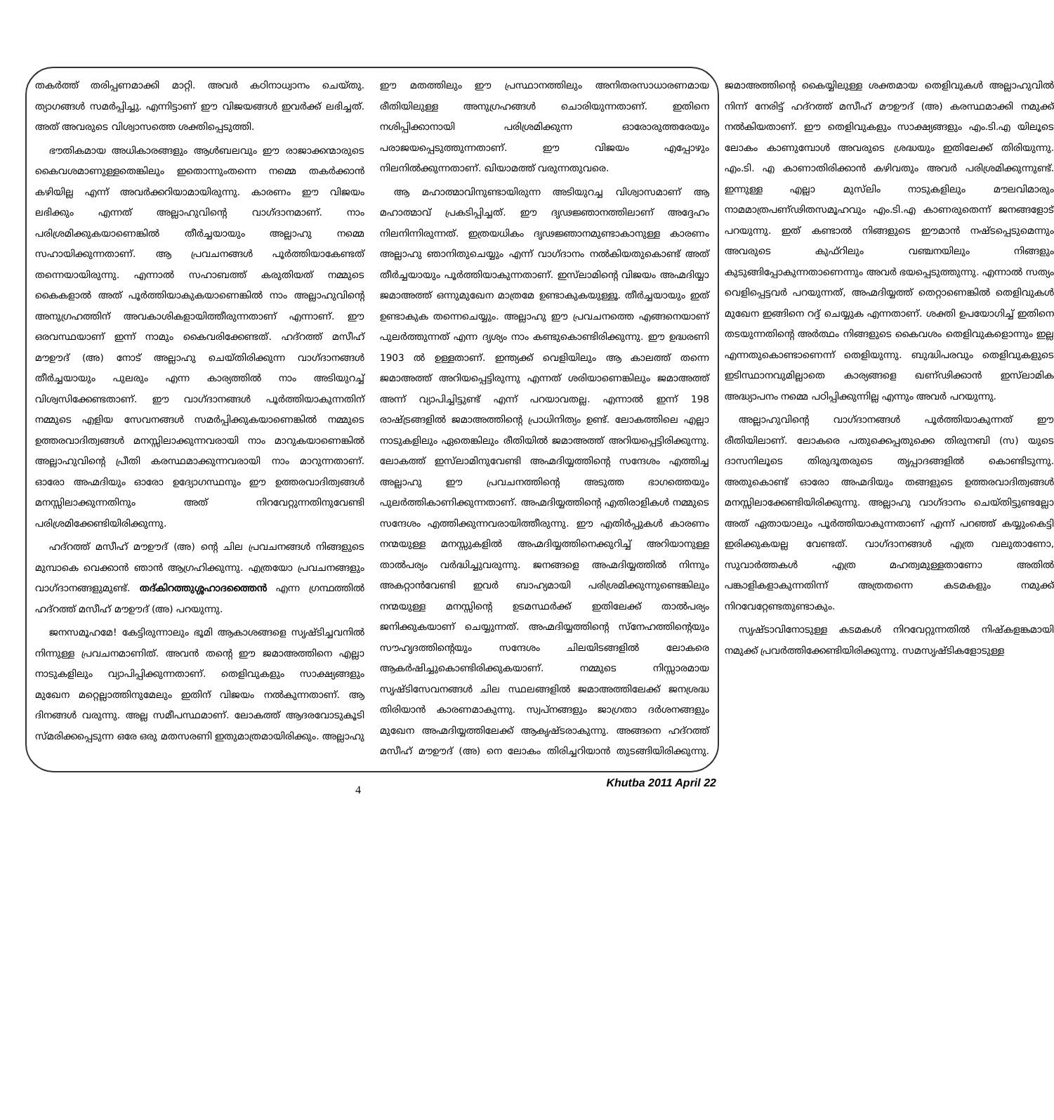തകർത്ത് തരിപ്പണമാക്കി മാറ്റി. അവർ കഠിനാധ്വാനം ചെയ്തു. ത്യാഗങ്ങൾ സമർപ്പിച്ചു. എന്നിട്ടാണ് ഈ വിജയങ്ങൾ ഇവർക്ക് ലഭിച്ചത്. അത് അവരുടെ വിശ്വാസത്തെ ശക്തിപ്പെടുത്തി.
ഭൗതികമായ അധികാരങ്ങളും ആൾബലവും ഈ രാജാക്കന്മാരുടെ കൈവശമാണുള്ളതെങ്കിലും ഇതൊന്നുംതന്നെ നമ്മെ തകർക്കാൻ കഴിയില്ല എന്ന് അവർക്കറിയാമായിരുന്നു. കാരണം ഈ വിജയം ലഭിക്കും എന്നത് അല്ലാഹുവിന്റെ വാഗ്ദാനമാണ്. നാം പരിശ്രമിക്കുകയാണെങ്കിൽ തീർച്ചയായും അല്ലാഹു നമ്മെ സഹായിക്കുന്നതാണ്. ആ പ്രവചനങ്ങൾ പൂർത്തിയാകേണ്ടത് തന്നെയായിരുന്നു. എന്നാൽ സഹാബത്ത് കരുതിയത് നമ്മുടെ കൈകളാൽ അത് പൂർത്തിയാകുകയാണെങ്കിൽ നാം അല്ലാഹുവിന്റെ അനുഗ്രഹത്തിന് അവകാശികളായിത്തീരുന്നതാണ് എന്നാണ്. ഈ ഒരവസ്ഥയാണ് ഇന്ന് നാമും കൈവരിക്കേണ്ടത്. ഹദ്റത്ത് മസീഹ് മൗഊദ് (അ) നോട് അല്ലാഹു ചെയ്തിരിക്കുന്ന വാഗ്ദാനങ്ങൾ തീർച്ചയായും പുലരും എന്ന കാര്യത്തിൽ നാം അടിയുറച്ച് വിശ്വസിക്കേണ്ടതാണ്. ഈ വാഗ്ദാനങ്ങൾ പൂർത്തിയാകുന്നതിന് നമ്മുടെ എളിയ സേവനങ്ങൾ സമർപ്പിക്കുകയാണെങ്കിൽ നമ്മുടെ ഉത്തരവാദിത്വങ്ങൾ മനസ്സിലാക്കുന്നവരായി നാം മാറുകയാണെങ്കിൽ അല്ലാഹുവിന്റെ പ്രീതി കരസ്ഥമാക്കുന്നവരായി നാം മാറുന്നതാണ്. ഓരോ അഹ്മദിയും ഓരോ ഉദ്യോഗസ്ഥനും ഈ ഉത്തരവാദിത്വങ്ങൾ മനസ്സിലാക്കുന്നതിനും അത് നിറവേറ്റുന്നതിനുവേണ്ടി പരിശ്രമിക്കേണ്ടിയിരിക്കുന്നു.
ഹദ്റത്ത് മസീഹ് മൗഊദ് (അ) ന്റെ ചില പ്രവചനങ്ങൾ നിങ്ങളുടെ മുമ്പാകെ വെക്കാൻ ഞാൻ ആഗ്രഹിക്കുന്നു. എത്രയോ പ്രവചനങ്ങളും വാഗ്ദാനങ്ങളുമുണ്ട്. തദ്കിറത്തുശ്ശഹാദത്തൈൻ എന്ന ഗ്രന്ഥത്തിൽ ഹദ്റത്ത് മസീഹ് മൗഊദ് (അ) പറയുന്നു.
ജനസമൂഹമേ! കേട്ടിരുന്നാലും ഭൂമി ആകാശങ്ങളെ സൃഷ്ടിച്ചവനിൽ നിന്നുള്ള പ്രവചനമാണിത്. അവൻ തന്റെ ഈ ജമാഅത്തിനെ എല്ലാ നാടുകളിലും വ്യാപിപ്പിക്കുന്നതാണ്. തെളിവുകളും സാക്ഷ്യങ്ങളും മുഖേന മറ്റെല്ലാത്തിനുമേലും ഇതിന് വിജയം നൽകുന്നതാണ്. ആ ദിനങ്ങൾ വരുന്നു. അല്ല സമീപസ്ഥമാണ്. ലോകത്ത് ആദരവോടുകൂടി സ്മരിക്കപ്പെടുന്ന ഒരേ ഒരു മതസരണി ഇതുമാത്രമായിരിക്കും. അല്ലാഹു ഈ മതത്തിലും ഈ പ്രസ്ഥാനത്തിലും അനിതരസാധാരണമായ രീതിയിലുള്ള അനുഗ്രഹങ്ങൾ ചൊരിയുന്നതാണ്. ഇതിനെ നശിപ്പിക്കാനായി പരിശ്രമിക്കുന്ന ഓരോരുത്തരേയും പരാജയപ്പെടുത്തുന്നതാണ്. ഈ വിജയം എപ്പോഴും നിലനിൽക്കുന്നതാണ്. ഖിയാമത്ത് വരുന്നതുവരെ.
ആ മഹാത്മാവിനുണ്ടായിരുന്ന അടിയുറച്ച വിശ്വാസമാണ് ആ മഹാത്മാവ് പ്രകടിപ്പിച്ചത്. ഈ ദൃഢജ്ഞാനത്തിലാണ് അദ്ദേഹം നിലനിന്നിരുന്നത്. ഇത്രയധികം ദൃഢജ്ഞാനമുണ്ടാകാനുള്ള കാരണം അല്ലാഹു ഞാനിതുചെയ്യും എന്ന് വാഗ്ദാനം നൽകിയതുകൊണ്ട് അത് തീർച്ചയായും പൂർത്തിയാകുന്നതാണ്. ഇസ്‌ലാമിന്റെ വിജയം അഹ്മദിയ്യാ ജമാഅത്ത് ഒന്നുമുഖേന മാത്രമേ ഉണ്ടാകുകയുള്ളൂ. തീർച്ചയായും ഇത് ഉണ്ടാകുക തന്നെചെയ്യും. അല്ലാഹു ഈ പ്രവചനത്തെ എങ്ങനെയാണ് പുലർത്തുന്നത് എന്ന ദൃശ്യം നാം കണ്ടുകൊണ്ടിരിക്കുന്നു. ഈ ഉദ്ധരണി 1903 ൽ ഉള്ളതാണ്. ഇന്ത്യക്ക് വെളിയിലും ആ കാലത്ത് തന്നെ ജമാഅത്ത് അറിയപ്പെട്ടിരുന്നു എന്നത് ശരിയാണെങ്കിലും ജമാഅത്ത് അന്ന് വ്യാപിച്ചിട്ടുണ്ട് എന്ന് പറയാവതല്ല. എന്നാൽ ഇന്ന് 198 രാഷ്ട്രങ്ങളിൽ ജമാഅത്തിന്റെ പ്രാധിനിത്യം ഉണ്ട്. ലോകത്തിലെ എല്ലാ നാടുകളിലും ഏതെങ്കിലും രീതിയിൽ ജമാഅത്ത് അറിയപ്പെട്ടിരിക്കുന്നു. ലോകത്ത് ഇസ്‌ലാമിനുവേണ്ടി അഹ്മദിയ്യത്തിന്റെ സന്ദേശം എത്തിച്ച അല്ലാഹു ഈ പ്രവചനത്തിന്റെ അടുത്ത ഭാഗത്തെയും പുലർത്തികാണിക്കുന്നതാണ്. അഹ്മദിയ്യത്തിന്റെ എതിരാളികൾ നമ്മുടെ സന്ദേശം എത്തിക്കുന്നവരായിത്തീരുന്നു. ഈ എതിർപ്പുകൾ കാരണം നന്മയുള്ള മനസ്സുകളിൽ അഹ്മദിയ്യത്തിനെക്കുറിച്ച് അറിയാനുള്ള താൽപര്യം വർദ്ധിച്ചുവരുന്നു. ജനങ്ങളെ അഹ്മദിയ്യത്തിൽ നിന്നും അകറ്റാൻവേണ്ടി ഇവർ ബാഹ്യമായി പരിശ്രമിക്കുന്നുണ്ടെങ്കിലും നന്മയുള്ള മനസ്സിന്റെ ഉടമസ്ഥർക്ക് ഇതിലേക്ക് താൽപര്യം ജനിക്കുകയാണ് ചെയ്യുന്നത്. അഹ്മദിയ്യത്തിന്റെ സ്നേഹത്തിന്റെയും സൗഹൃദത്തിന്റെയും സന്ദേശം ചിലയിടങ്ങളിൽ ലോകരെ ആകർഷിച്ചുകൊണ്ടിരിക്കുകയാണ്. നമ്മുടെ നിസ്സാരമായ സൃഷ്ടിസേവനങ്ങൾ ചില സ്ഥലങ്ങളിൽ ജമാഅത്തിലേക്ക് ജനശ്രദ്ധ തിരിയാൻ കാരണമാകുന്നു. സ്വപ്നങ്ങളും ജാഗ്രതാ ദർശനങ്ങളും മുഖേന അഹ്മദിയ്യത്തിലേക്ക് ആകൃഷ്ടരാകുന്നു. അങ്ങനെ ഹദ്റത്ത് മസീഹ് മൗഊദ് (അ) നെ ലോകം തിരിച്ചറിയാൻ തുടങ്ങിയിരിക്കുന്നു. ജമാഅത്തിന്റെ കൈയ്യിലുള്ള ശക്തമായ തെളിവുകൾ അല്ലാഹുവിൽ നിന്ന് നേരിട്ട് ഹദ്റത്ത് മസീഹ് മൗഊദ് (അ) കരസ്ഥമാക്കി നമുക്ക് നൽകിയതാണ്. ഈ തെളിവുകളും സാക്ഷ്യങ്ങളും എം.ടി.എ യിലൂടെ ലോകം കാണുമ്പോൾ അവരുടെ ശ്രദ്ധയും ഇതിലേക്ക് തിരിയുന്നു. എം.ടി. എ കാണാതിരിക്കാൻ കഴിവതും അവർ പരിശ്രമിക്കുന്നുണ്ട്. ഇന്നുള്ള എല്ലാ മുസ്‌ലിം നാടുകളിലും മൗലവിമാരും നാമമാത്രപണ്ഢിതസമൂഹവും എം.ടി.എ കാണരുതെന്ന് ജനങ്ങളോട് പറയുന്നു. ഇത് കണ്ടാൽ നിങ്ങളുടെ ഈമാൻ നഷ്ടപ്പെടുമെന്നും അവരുടെ കുഫ്റിലും വഞ്ചനയിലും നിങ്ങളും കുടുങ്ങിപ്പോകുന്നതാണെന്നും അവർ ഭയപ്പെടുത്തുന്നു. എന്നാൽ സത്യം വെളിപ്പെട്ടവർ പറയുന്നത്, അഹ്മദിയ്യത്ത് തെറ്റാണെങ്കിൽ തെളിവുകൾ മുഖേന ഇങ്ങിനെ റദ്ദ് ചെയ്യുക എന്നതാണ്. ശക്തി ഉപയോഗിച്ച് ഇതിനെ തടയുന്നതിന്റെ അർത്ഥം നിങ്ങളുടെ കൈവശം തെളിവുകളൊന്നും ഇല്ല എന്നതുകൊണ്ടാണെന്ന് തെളിയുന്നു. ബുദ്ധിപരവും തെളിവുകളുടെ ഇടിസ്ഥാനവുമില്ലാതെ കാര്യങ്ങളെ ഖണ്ഢിക്കാൻ ഇസ്‌ലാമിക അദ്ധ്യാപനം നമ്മെ പഠിപ്പിക്കുന്നില്ല എന്നും അവർ പറയുന്നു.
അല്ലാഹുവിന്റെ വാഗ്ദാനങ്ങൾ പൂർത്തിയാകുന്നത് ഈ രീതിയിലാണ്. ലോകരെ പതുക്കെപ്പതുക്കെ തിരുനബി (സ) യുടെ ദാസനിലൂടെ തിരുദൂതരുടെ തൃപ്പാദങ്ങളിൽ കൊണ്ടിടുന്നു. അതുകൊണ്ട് ഓരോ അഹ്മദിയും തങ്ങളുടെ ഉത്തരവാദിത്വങ്ങൾ മനസ്സിലാക്കേണ്ടിയിരിക്കുന്നു. അല്ലാഹു വാഗ്ദാനം ചെയ്തിട്ടുണ്ടല്ലോ അത് ഏതായാലും പൂർത്തിയാകുന്നതാണ് എന്ന് പറഞ്ഞ് കയ്യുംകെട്ടി ഇരിക്കുകയല്ല വേണ്ടത്. വാഗ്ദാനങ്ങൾ എത്ര വലുതാണോ, സുവാർത്തകൾ എത്ര മഹത്വമുള്ളതാണോ അതിൽ പങ്കാളികളാകുന്നതിന്ന് അത്രതന്നെ കടമകളും നമുക്ക് നിറവേറ്റേണ്ടതുണ്ടാകും.
സൃഷ്ടാവിനോടുള്ള കടമകൾ നിറവേറ്റുന്നതിൽ നിഷ്കളങ്കമായി നമുക്ക് പ്രവർത്തിക്കേണ്ടിയിരിക്കുന്നു. സമസൃഷ്ടികളോടുള്ള
4 Khutba 2011 April 22